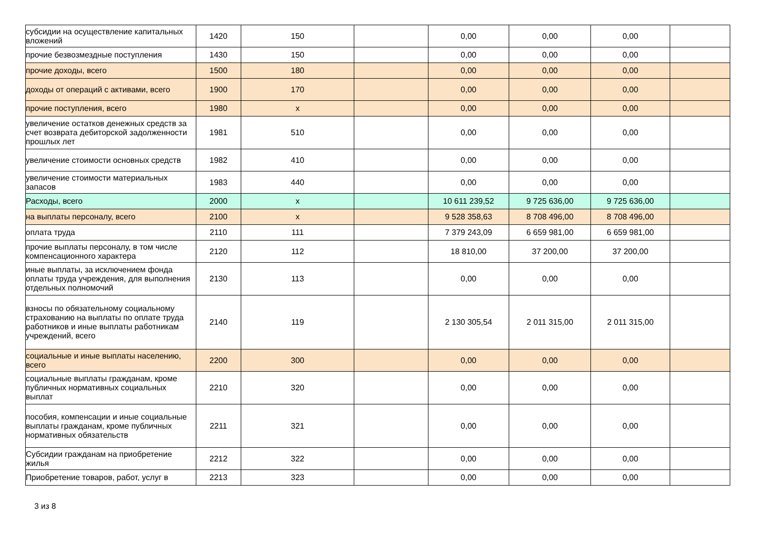| субсидии на осуществление капитальных вложений | 1420 | 150 | | 0,00 | 0,00 | 0,00 | |
| прочие безвозмездные поступления | 1430 | 150 | | 0,00 | 0,00 | 0,00 | |
| прочие доходы, всего | 1500 | 180 | | 0,00 | 0,00 | 0,00 | |
| доходы от операций с активами, всего | 1900 | 170 | | 0,00 | 0,00 | 0,00 | |
| прочие поступления, всего | 1980 | x | | 0,00 | 0,00 | 0,00 | |
| увеличение остатков денежных средств за счет возврата дебиторской задолженности прошлых лет | 1981 | 510 | | 0,00 | 0,00 | 0,00 | |
| увеличение стоимости основных средств | 1982 | 410 | | 0,00 | 0,00 | 0,00 | |
| увеличение стоимости материальных запасов | 1983 | 440 | | 0,00 | 0,00 | 0,00 | |
| Расходы, всего | 2000 | x | | 10 611 239,52 | 9 725 636,00 | 9 725 636,00 | |
| на выплаты персоналу, всего | 2100 | x | | 9 528 358,63 | 8 708 496,00 | 8 708 496,00 | |
| оплата труда | 2110 | 111 | | 7 379 243,09 | 6 659 981,00 | 6 659 981,00 | |
| прочие выплаты персоналу, в том числе компенсационного характера | 2120 | 112 | | 18 810,00 | 37 200,00 | 37 200,00 | |
| иные выплаты, за исключением фонда оплаты труда учреждения, для выполнения отдельных полномочий | 2130 | 113 | | 0,00 | 0,00 | 0,00 | |
| взносы по обязательному социальному страхованию на выплаты по оплате труда работников и иные выплаты работникам учреждений, всего | 2140 | 119 | | 2 130 305,54 | 2 011 315,00 | 2 011 315,00 | |
| социальные и иные выплаты населению, всего | 2200 | 300 | | 0,00 | 0,00 | 0,00 | |
| социальные выплаты гражданам, кроме публичных нормативных социальных выплат | 2210 | 320 | | 0,00 | 0,00 | 0,00 | |
| пособия, компенсации и иные социальные выплаты гражданам, кроме публичных нормативных обязательств | 2211 | 321 | | 0,00 | 0,00 | 0,00 | |
| Субсидии гражданам на приобретение жилья | 2212 | 322 | | 0,00 | 0,00 | 0,00 | |
| Приобретение товаров, работ, услуг в | 2213 | 323 | | 0,00 | 0,00 | 0,00 | |
3 из 8